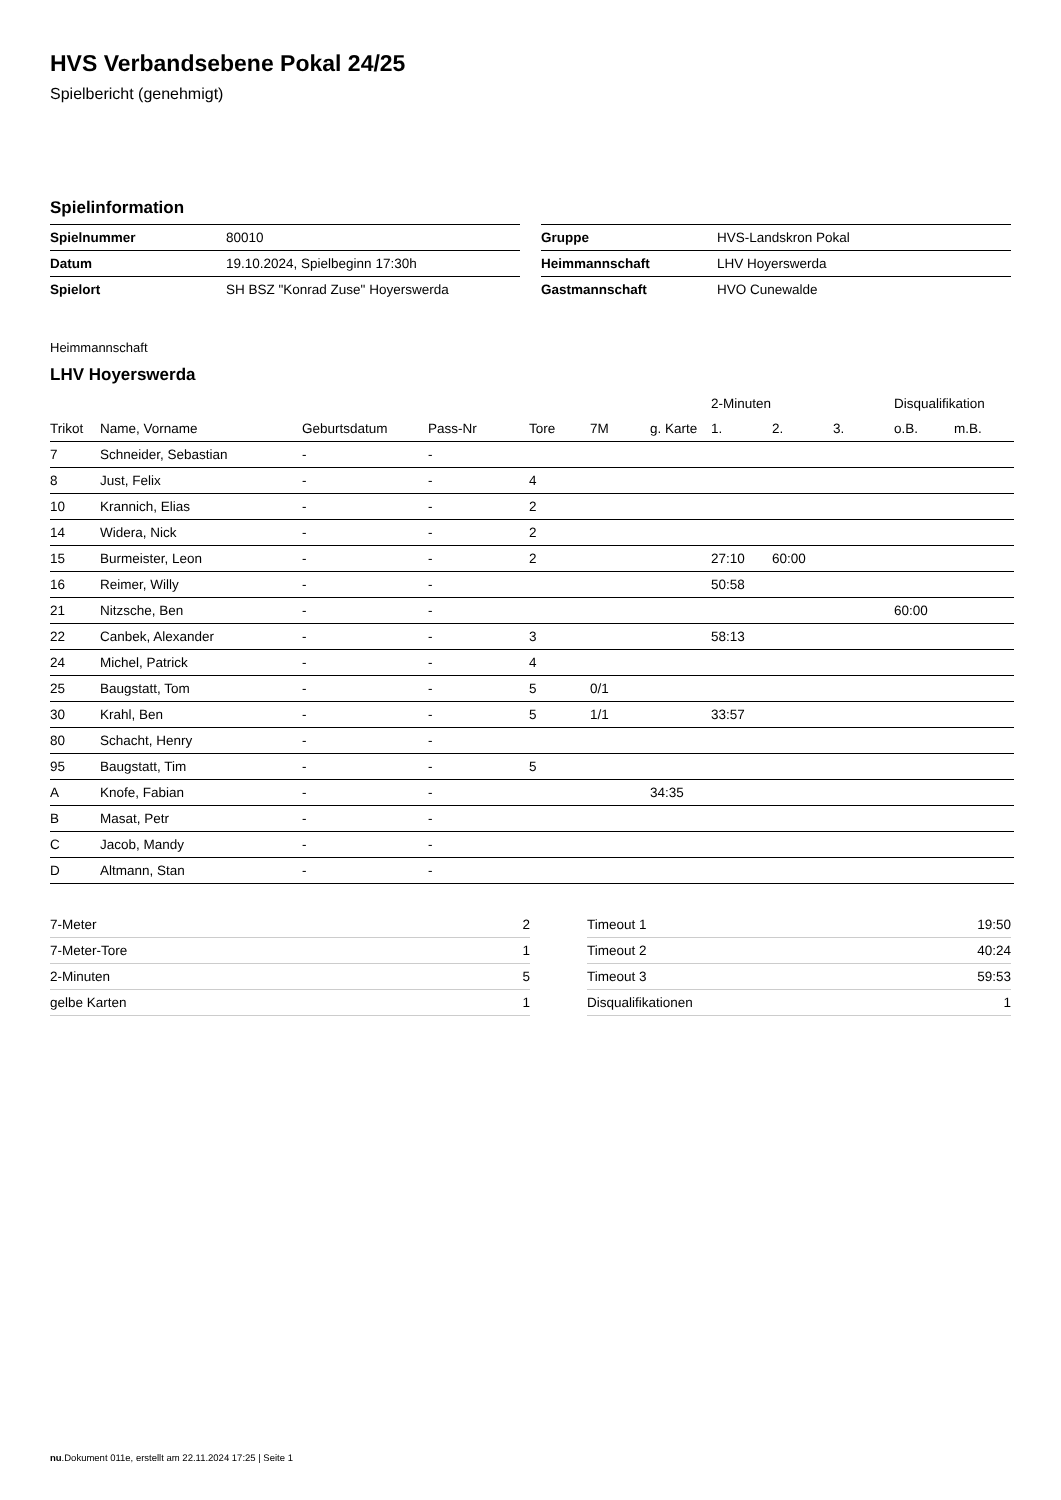HVS Verbandsebene Pokal 24/25
Spielbericht (genehmigt)
Spielinformation
| Spielnummer | 80010 |
| Datum | 19.10.2024, Spielbeginn 17:30h |
| Spielort | SH BSZ "Konrad Zuse" Hoyerswerda |
| Gruppe | HVS-Landskron Pokal |
| Heimmannschaft | LHV Hoyerswerda |
| Gastmannschaft | HVO Cunewalde |
Heimmannschaft
LHV Hoyerswerda
| | | | | | | | 2-Minuten | | | Disqualifikation | |
| --- | --- | --- | --- | --- | --- | --- | --- | --- | --- | --- | --- |
| Trikot | Name, Vorname | Geburtsdatum | Pass-Nr | Tore | 7M | g. Karte | 1. | 2. | 3. | o.B. | m.B. |
| 7 | Schneider, Sebastian | - | - | | | | | | | | |
| 8 | Just, Felix | - | - | 4 | | | | | | | |
| 10 | Krannich, Elias | - | - | 2 | | | | | | | |
| 14 | Widera, Nick | - | - | 2 | | | | | | | |
| 15 | Burmeister, Leon | - | - | 2 | | | 27:10 | 60:00 | | | |
| 16 | Reimer, Willy | - | - | | | | 50:58 | | | | |
| 21 | Nitzsche, Ben | - | - | | | | | | | 60:00 | |
| 22 | Canbek, Alexander | - | - | 3 | | | 58:13 | | | | |
| 24 | Michel, Patrick | - | - | 4 | | | | | | | |
| 25 | Baugstatt, Tom | - | - | 5 | 0/1 | | | | | | |
| 30 | Krahl, Ben | - | - | 5 | 1/1 | | 33:57 | | | | |
| 80 | Schacht, Henry | - | - | | | | | | | | |
| 95 | Baugstatt, Tim | - | - | 5 | | | | | | | |
| A | Knofe, Fabian | - | - | | | 34:35 | | | | | |
| B | Masat, Petr | - | - | | | | | | | | |
| C | Jacob, Mandy | - | - | | | | | | | | |
| D | Altmann, Stan | - | - | | | | | | | | |
| 7-Meter | 2 |
| 7-Meter-Tore | 1 |
| 2-Minuten | 5 |
| gelbe Karten | 1 |
| Timeout 1 | 19:50 |
| Timeout 2 | 40:24 |
| Timeout 3 | 59:53 |
| Disqualifikationen | 1 |
nu.Dokument 011e, erstellt am 22.11.2024 17:25 | Seite 1